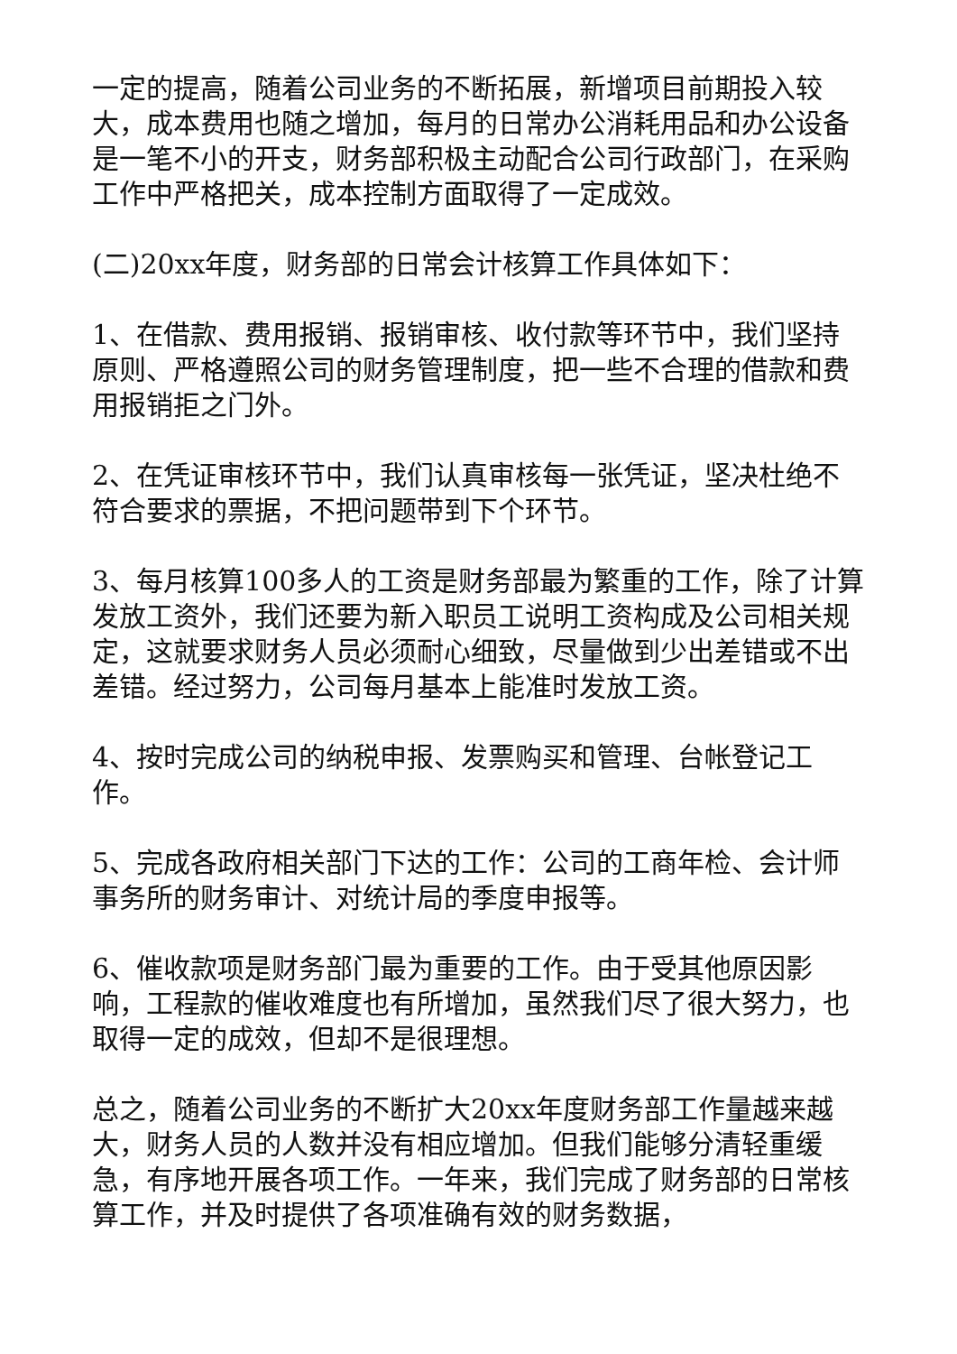一定的提高，随着公司业务的不断拓展，新增项目前期投入较大，成本费用也随之增加，每月的日常办公消耗用品和办公设备是一笔不小的开支，财务部积极主动配合公司行政部门，在采购工作中严格把关，成本控制方面取得了一定成效。
(二)20xx年度，财务部的日常会计核算工作具体如下：
1、在借款、费用报销、报销审核、收付款等环节中，我们坚持原则、严格遵照公司的财务管理制度，把一些不合理的借款和费用报销拒之门外。
2、在凭证审核环节中，我们认真审核每一张凭证，坚决杜绝不符合要求的票据，不把问题带到下个环节。
3、每月核算100多人的工资是财务部最为繁重的工作，除了计算发放工资外，我们还要为新入职员工说明工资构成及公司相关规定，这就要求财务人员必须耐心细致，尽量做到少出差错或不出差错。经过努力，公司每月基本上能准时发放工资。
4、按时完成公司的纳税申报、发票购买和管理、台帐登记工作。
5、完成各政府相关部门下达的工作：公司的工商年检、会计师事务所的财务审计、对统计局的季度申报等。
6、催收款项是财务部门最为重要的工作。由于受其他原因影响，工程款的催收难度也有所增加，虽然我们尽了很大努力，也取得一定的成效，但却不是很理想。
总之，随着公司业务的不断扩大20xx年度财务部工作量越来越大，财务人员的人数并没有相应增加。但我们能够分清轻重缓急，有序地开展各项工作。一年来，我们完成了财务部的日常核算工作，并及时提供了各项准确有效的财务数据，